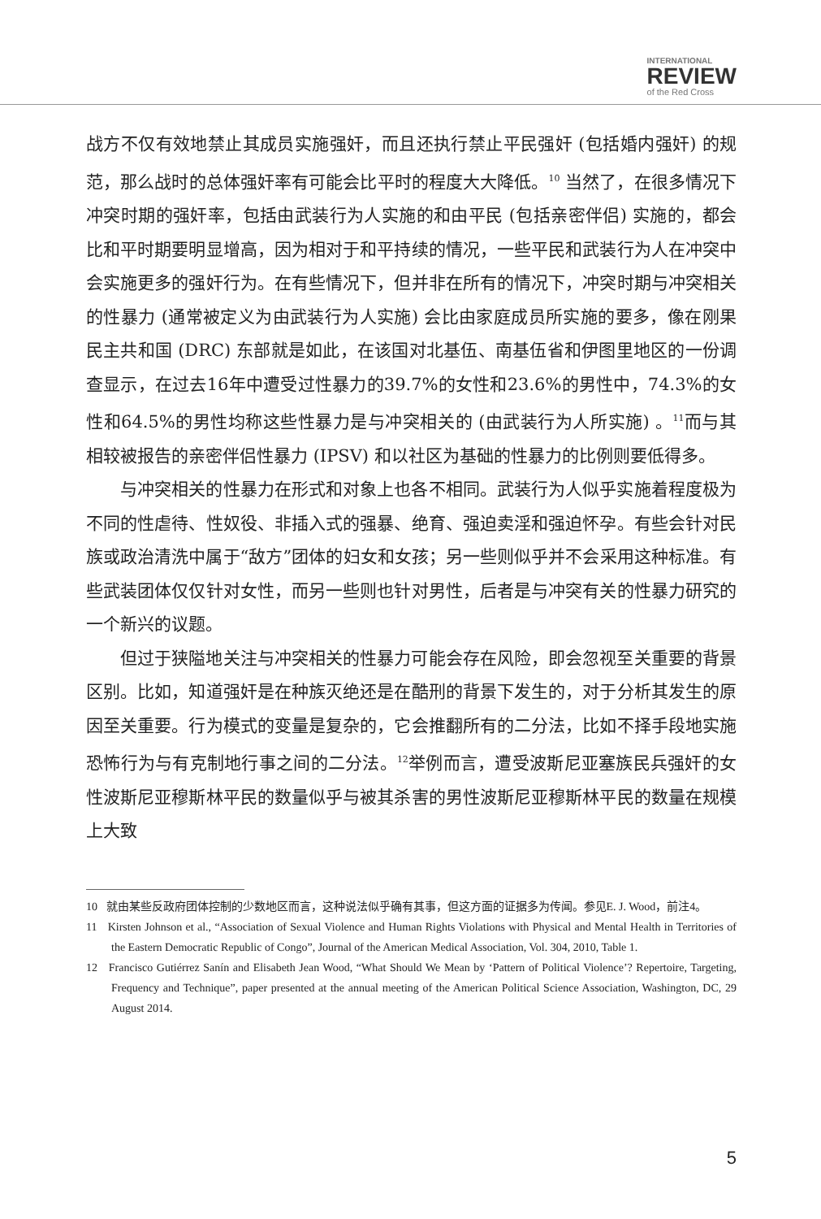INTERNATIONAL
REVIEW
of the Red Cross
战方不仅有效地禁止其成员实施强奸，而且还执行禁止平民强奸 (包括婚内强奸) 的规范，那么战时的总体强奸率有可能会比平时的程度大大降低。<sup>10</sup> 当然了，在很多情况下冲突时期的强奸率，包括由武装行为人实施的和由平民 (包括亲密伴侣) 实施的，都会比和平时期要明显增高，因为相对于和平持续的情况，一些平民和武装行为人在冲突中会实施更多的强奸行为。在有些情况下，但并非在所有的情况下，冲突时期与冲突相关的性暴力 (通常被定义为由武装行为人实施) 会比由家庭成员所实施的要多，像在刚果民主共和国 (DRC) 东部就是如此，在该国对北基伍、南基伍省和伊图里地区的一份调查显示，在过去16年中遭受过性暴力的39.7%的女性和23.6%的男性中，74.3%的女性和64.5%的男性均称这些性暴力是与冲突相关的 (由武装行为人所实施) 。<sup>11</sup>而与其相较被报告的亲密伴侣性暴力 (IPSV) 和以社区为基础的性暴力的比例则要低得多。
与冲突相关的性暴力在形式和对象上也各不相同。武装行为人似乎实施着程度极为不同的性虐待、性奴役、非插入式的强暴、绝育、强迫卖淫和强迫怀孕。有些会针对民族或政治清洗中属于“敌方”团体的妇女和女孩；另一些则似乎并不会采用这种标准。有些武装团体仅仅针对女性，而另一些则也针对男性，后者是与冲突有关的性暴力研究的一个新兴的议题。
但过于狭隘地关注与冲突相关的性暴力可能会存在风险，即会忽视至关重要的背景区别。比如，知道强奸是在种族灭绝还是在酷刑的背景下发生的，对于分析其发生的原因至关重要。行为模式的变量是复杂的，它会推翻所有的二分法，比如不择手段地实施恐怖行为与有克制地行事之间的二分法。<sup>12</sup>举例而言，遭受波斯尼亚塞族民兵强奸的女性波斯尼亚穆斯林平民的数量似乎与被其杀害的男性波斯尼亚穆斯林平民的数量在规模上大致
10 就由某些反政府团体控制的少数地区而言，这种说法似乎确有其事，但这方面的证据多为传闻。参见E. J. Wood，前注4。
11 Kirsten Johnson et al., “Association of Sexual Violence and Human Rights Violations with Physical and Mental Health in Territories of the Eastern Democratic Republic of Congo”, Journal of the American Medical Association, Vol. 304, 2010, Table 1.
12 Francisco Gutiérrez Sanín and Elisabeth Jean Wood, “What Should We Mean by ‘Pattern of Political Violence’? Repertoire, Targeting, Frequency and Technique”, paper presented at the annual meeting of the American Political Science Association, Washington, DC, 29 August 2014.
5